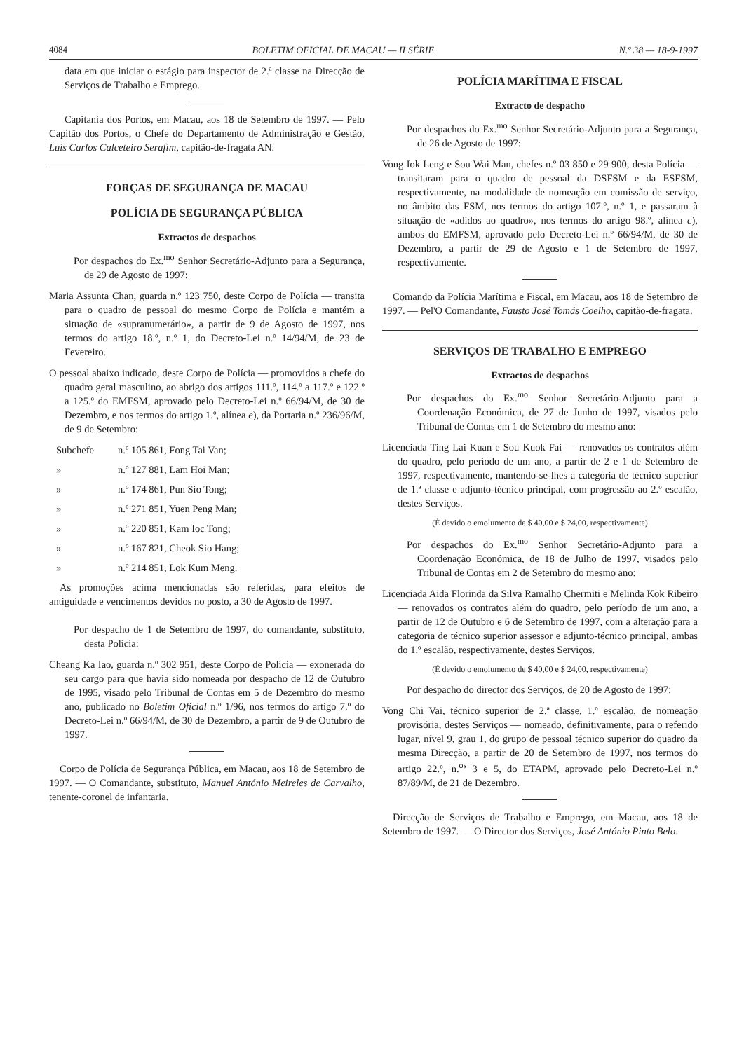4084 BOLETIM OFICIAL DE MACAU — II SÉRIE N.º 38 — 18-9-1997
data em que iniciar o estágio para inspector de 2.ª classe na Direcção de Serviços de Trabalho e Emprego.
Capitania dos Portos, em Macau, aos 18 de Setembro de 1997. — Pelo Capitão dos Portos, o Chefe do Departamento de Administração e Gestão, Luís Carlos Calceteiro Serafim, capitão-de-fragata AN.
FORÇAS DE SEGURANÇA DE MACAU
POLÍCIA DE SEGURANÇA PÚBLICA
Extractos de despachos
Por despachos do Ex.<sup>mo</sup> Senhor Secretário-Adjunto para a Segurança, de 29 de Agosto de 1997:
Maria Assunta Chan, guarda n.º 123 750, deste Corpo de Polícia — transita para o quadro de pessoal do mesmo Corpo de Polícia e mantém a situação de «supranumerário», a partir de 9 de Agosto de 1997, nos termos do artigo 18.º, n.º 1, do Decreto-Lei n.º 14/94/M, de 23 de Fevereiro.
O pessoal abaixo indicado, deste Corpo de Polícia — promovidos a chefe do quadro geral masculino, ao abrigo dos artigos 111.º, 114.º a 117.º e 122.º a 125.º do EMFSM, aprovado pelo Decreto-Lei n.º 66/94/M, de 30 de Dezembro, e nos termos do artigo 1.º, alínea e), da Portaria n.º 236/96/M, de 9 de Setembro:
Subchefe n.º 105 861, Fong Tai Van;
» n.º 127 881, Lam Hoi Man;
» n.º 174 861, Pun Sio Tong;
» n.º 271 851, Yuen Peng Man;
» n.º 220 851, Kam Ioc Tong;
» n.º 167 821, Cheok Sio Hang;
» n.º 214 851, Lok Kum Meng.
As promoções acima mencionadas são referidas, para efeitos de antiguidade e vencimentos devidos no posto, a 30 de Agosto de 1997.
Por despacho de 1 de Setembro de 1997, do comandante, substituto, desta Polícia:
Cheang Ka Iao, guarda n.º 302 951, deste Corpo de Polícia — exonerada do seu cargo para que havia sido nomeada por despacho de 12 de Outubro de 1995, visado pelo Tribunal de Contas em 5 de Dezembro do mesmo ano, publicado no Boletim Oficial n.º 1/96, nos termos do artigo 7.º do Decreto-Lei n.º 66/94/M, de 30 de Dezembro, a partir de 9 de Outubro de 1997.
Corpo de Polícia de Segurança Pública, em Macau, aos 18 de Setembro de 1997. — O Comandante, substituto, Manuel António Meireles de Carvalho, tenente-coronel de infantaria.
POLÍCIA MARÍTIMA E FISCAL
Extracto de despacho
Por despachos do Ex.<sup>mo</sup> Senhor Secretário-Adjunto para a Segurança, de 26 de Agosto de 1997:
Vong Iok Leng e Sou Wai Man, chefes n.º 03 850 e 29 900, desta Polícia — transitaram para o quadro de pessoal da DSFSM e da ESFSM, respectivamente, na modalidade de nomeação em comissão de serviço, no âmbito das FSM, nos termos do artigo 107.º, n.º 1, e passaram à situação de «adidos ao quadro», nos termos do artigo 98.º, alínea c), ambos do EMFSM, aprovado pelo Decreto-Lei n.º 66/94/M, de 30 de Dezembro, a partir de 29 de Agosto e 1 de Setembro de 1997, respectivamente.
Comando da Polícia Marítima e Fiscal, em Macau, aos 18 de Setembro de 1997. — Pel'O Comandante, Fausto José Tomás Coelho, capitão-de-fragata.
SERVIÇOS DE TRABALHO E EMPREGO
Extractos de despachos
Por despachos do Ex.<sup>mo</sup> Senhor Secretário-Adjunto para a Coordenação Económica, de 27 de Junho de 1997, visados pelo Tribunal de Contas em 1 de Setembro do mesmo ano:
Licenciada Ting Lai Kuan e Sou Kuok Fai — renovados os contratos além do quadro, pelo período de um ano, a partir de 2 e 1 de Setembro de 1997, respectivamente, mantendo-se-lhes a categoria de técnico superior de 1.ª classe e adjunto-técnico principal, com progressão ao 2.º escalão, destes Serviços.
(É devido o emolumento de $ 40,00 e $ 24,00, respectivamente)
Por despachos do Ex.<sup>mo</sup> Senhor Secretário-Adjunto para a Coordenação Económica, de 18 de Julho de 1997, visados pelo Tribunal de Contas em 2 de Setembro do mesmo ano:
Licenciada Aida Florinda da Silva Ramalho Chermiti e Melinda Kok Ribeiro — renovados os contratos além do quadro, pelo período de um ano, a partir de 12 de Outubro e 6 de Setembro de 1997, com a alteração para a categoria de técnico superior assessor e adjunto-técnico principal, ambas do 1.º escalão, respectivamente, destes Serviços.
(É devido o emolumento de $ 40,00 e $ 24,00, respectivamente)
Por despacho do director dos Serviços, de 20 de Agosto de 1997:
Vong Chi Vai, técnico superior de 2.ª classe, 1.º escalão, de nomeação provisória, destes Serviços — nomeado, definitivamente, para o referido lugar, nível 9, grau 1, do grupo de pessoal técnico superior do quadro da mesma Direcção, a partir de 20 de Setembro de 1997, nos termos do artigo 22.º, n.<sup>os</sup> 3 e 5, do ETAPM, aprovado pelo Decreto-Lei n.º 87/89/M, de 21 de Dezembro.
Direcção de Serviços de Trabalho e Emprego, em Macau, aos 18 de Setembro de 1997. — O Director dos Serviços, José António Pinto Belo.